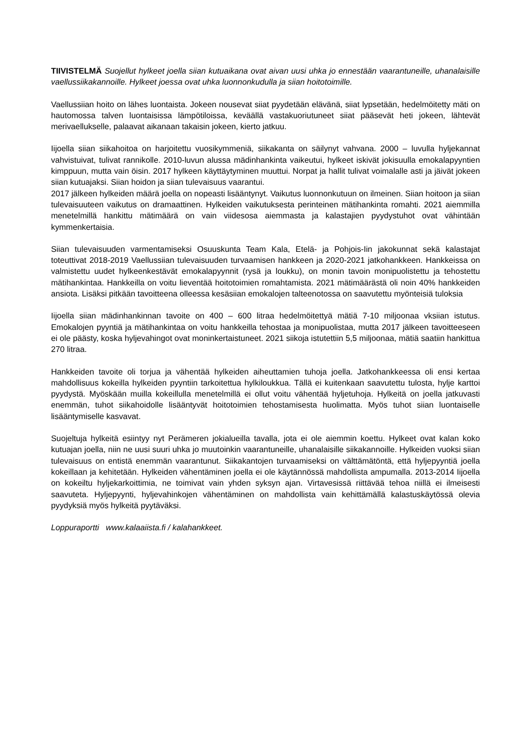TIIVISTELMÄ Suojellut hylkeet joella siian kutuaikana ovat aivan uusi uhka jo ennestään vaarantuneille, uhanalaisille vaellussiikakannoille. Hylkeet joessa ovat uhka luonnonkudulla ja siian hoitotoimille.
Vaellussiian hoito on lähes luontaista. Jokeen nousevat siiat pyydetään elävänä, siiat lypsetään, hedelmöitetty mäti on hautomossa talven luontaisissa lämpötiloissa, keväällä vastakuoriutuneet siiat pääsevät heti jokeen, lähtevät merivaellukselle, palaavat aikanaan takaisin jokeen, kierto jatkuu.
Iijoella siian siikahoitoa on harjoitettu vuosikymmeniä, siikakanta on säilynyt vahvana. 2000 – luvulla hyljekannat vahvistuivat, tulivat rannikolle. 2010-luvun alussa mädinhankinta vaikeutui, hylkeet iskivät jokisuulla emokalapyyntien kimppuun, mutta vain öisin. 2017 hylkeen käyttäytyminen muuttui. Norpat ja hallit tulivat voimalalle asti ja jäivät jokeen siian kutuajaksi. Siian hoidon ja siian tulevaisuus vaarantui.
2017 jälkeen hylkeiden määrä joella on nopeasti lisääntynyt. Vaikutus luonnonkutuun on ilmeinen. Siian hoitoon ja siian tulevaisuuteen vaikutus on dramaattinen. Hylkeiden vaikutuksesta perinteinen mätihankinta romahti. 2021 aiemmilla menetelmillä hankittu mätimäärä on vain viidesosa aiemmasta ja kalastajien pyydystuhot ovat vähintään kymmenkertaisia.
Siian tulevaisuuden varmentamiseksi Osuuskunta Team Kala, Etelä- ja Pohjois-Iin jakokunnat sekä kalastajat toteuttivat 2018-2019 Vaellussiian tulevaisuuden turvaamisen hankkeen ja 2020-2021 jatkohankkeen. Hankkeissa on valmistettu uudet hylkeenkestävät emokalapyynnit (rysä ja loukku), on monin tavoin monipuolistettu ja tehostettu mätihankintaa. Hankkeilla on voitu lieventää hoitotoimien romahtamista. 2021 mätimäärästä oli noin 40% hankkeiden ansiota. Lisäksi pitkään tavoitteena olleessa kesäsiian emokalojen talteenotossa on saavutettu myönteisiä tuloksia
Iijoella siian mädinhankinnan tavoite on 400 – 600 litraa hedelmöitettyä mätiä 7-10 miljoonaa vksiian istutus. Emokalojen pyyntiä ja mätihankintaa on voitu hankkeilla tehostaa ja monipuolistaa, mutta 2017 jälkeen tavoitteeseen ei ole päästy, koska hyljevahingot ovat moninkertaistuneet. 2021 siikoja istutettiin 5,5 miljoonaa, mätiä saatiin hankittua 270 litraa.
Hankkeiden tavoite oli torjua ja vähentää hylkeiden aiheuttamien tuhoja joella. Jatkohankkeessa oli ensi kertaa mahdollisuus kokeilla hylkeiden pyyntiin tarkoitettua hylkiloukkua. Tällä ei kuitenkaan saavutettu tulosta, hylje karttoi pyydystä. Myöskään muilla kokeillulla menetelmillä ei ollut voitu vähentää hyljetuhoja. Hylkeitä on joella jatkuvasti enemmän, tuhot siikahoidolle lisääntyvät hoitotoimien tehostamisesta huolimatta. Myös tuhot siian luontaiselle lisääntymiselle kasvavat.
Suojeltuja hylkeitä esiintyy nyt Perämeren jokialueilla tavalla, jota ei ole aiemmin koettu. Hylkeet ovat kalan koko kutuajan joella, niin ne uusi suuri uhka jo muutoinkin vaarantuneille, uhanalaisille siikakannoille. Hylkeiden vuoksi siian tulevaisuus on entistä enemmän vaarantunut. Siikakantojen turvaamiseksi on välttämätöntä, että hyljepyyntiä joella kokeillaan ja kehitetään. Hylkeiden vähentäminen joella ei ole käytännössä mahdollista ampumalla. 2013-2014 Iijoella on kokeiltu hyljekarkoittimia, ne toimivat vain yhden syksyn ajan. Virtavesissä riittävää tehoa niillä ei ilmeisesti saavuteta. Hyljepyynti, hyljevahinkojen vähentäminen on mahdollista vain kehittämällä kalastuskäytössä olevia pyydyksiä myös hylkeitä pyytäväksi.
Loppuraportti www.kalaaiista.fi / kalahankkeet.